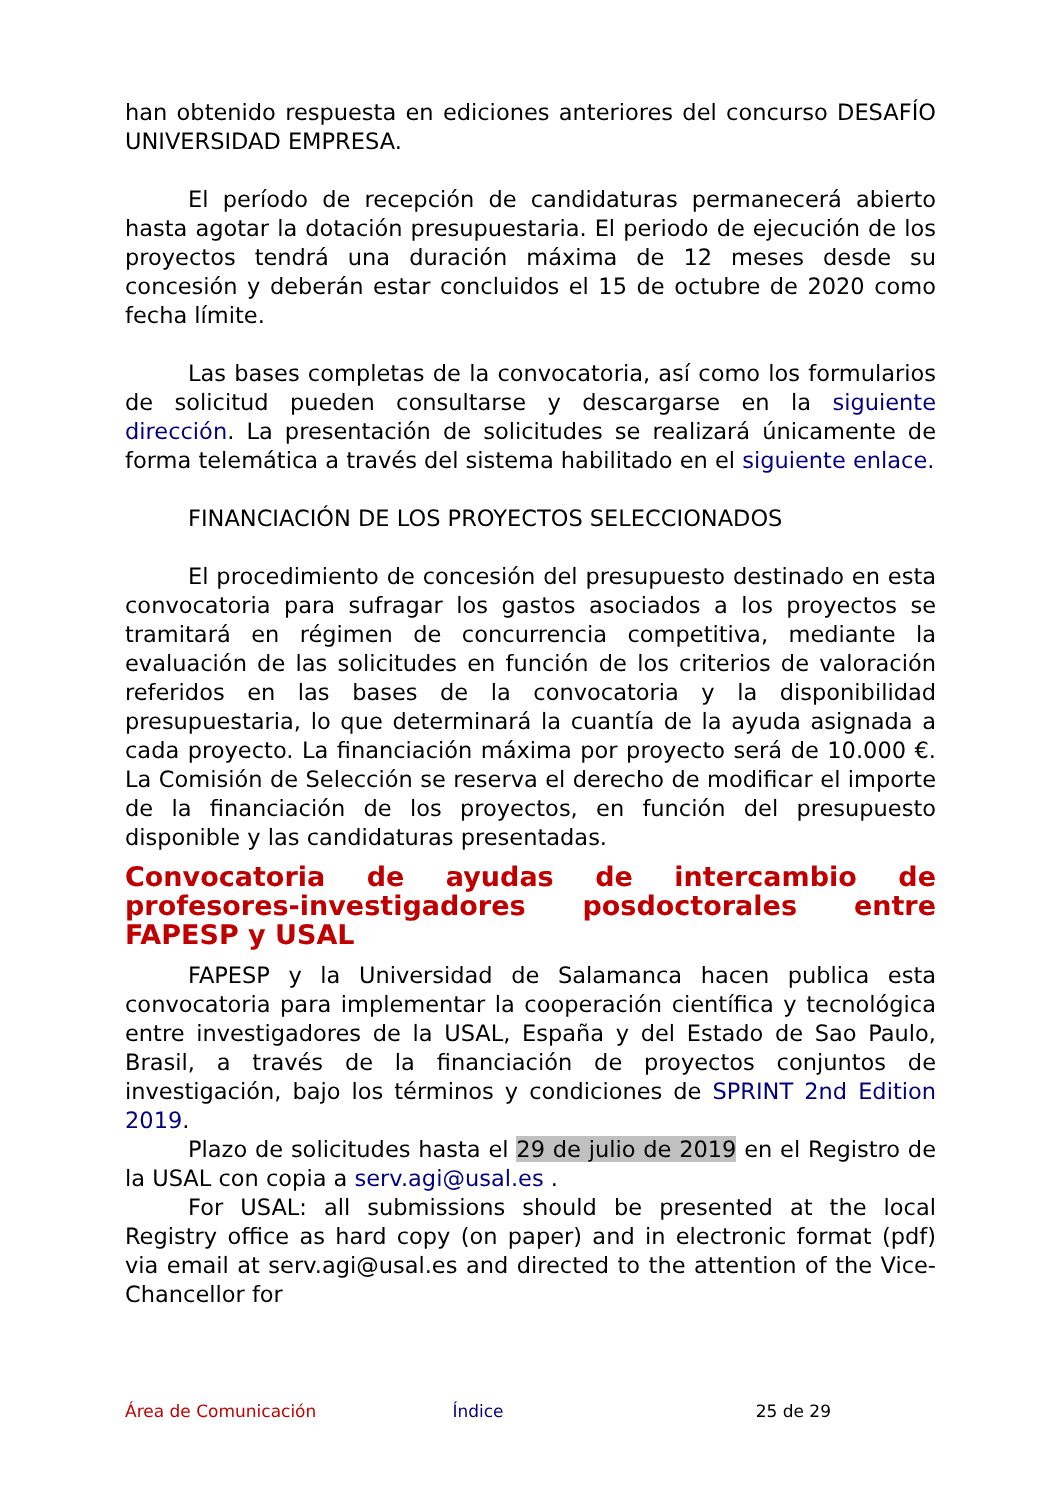han obtenido respuesta en ediciones anteriores del concurso DESAFÍO UNIVERSIDAD EMPRESA.
El período de recepción de candidaturas permanecerá abierto hasta agotar la dotación presupuestaria. El periodo de ejecución de los proyectos tendrá una duración máxima de 12 meses desde su concesión y deberán estar concluidos el 15 de octubre de 2020 como fecha límite.
Las bases completas de la convocatoria, así como los formularios de solicitud pueden consultarse y descargarse en la siguiente dirección. La presentación de solicitudes se realizará únicamente de forma telemática a través del sistema habilitado en el siguiente enlace.
FINANCIACIÓN DE LOS PROYECTOS SELECCIONADOS
El procedimiento de concesión del presupuesto destinado en esta convocatoria para sufragar los gastos asociados a los proyectos se tramitará en régimen de concurrencia competitiva, mediante la evaluación de las solicitudes en función de los criterios de valoración referidos en las bases de la convocatoria y la disponibilidad presupuestaria, lo que determinará la cuantía de la ayuda asignada a cada proyecto. La financiación máxima por proyecto será de 10.000 €. La Comisión de Selección se reserva el derecho de modificar el importe de la financiación de los proyectos, en función del presupuesto disponible y las candidaturas presentadas.
Convocatoria de ayudas de intercambio de profesores-investigadores posdoctorales entre FAPESP y USAL
FAPESP y la Universidad de Salamanca hacen publica esta convocatoria para implementar la cooperación científica y tecnológica entre investigadores de la USAL, España y del Estado de Sao Paulo, Brasil, a través de la financiación de proyectos conjuntos de investigación, bajo los términos y condiciones de SPRINT 2nd Edition 2019.
Plazo de solicitudes hasta el 29 de julio de 2019 en el Registro de la USAL con copia a serv.agi@usal.es .
For USAL: all submissions should be presented at the local Registry office as hard copy (on paper) and in electronic format (pdf) via email at serv.agi@usal.es and directed to the attention of the Vice-Chancellor for
Área de Comunicación Índice 25 de 29